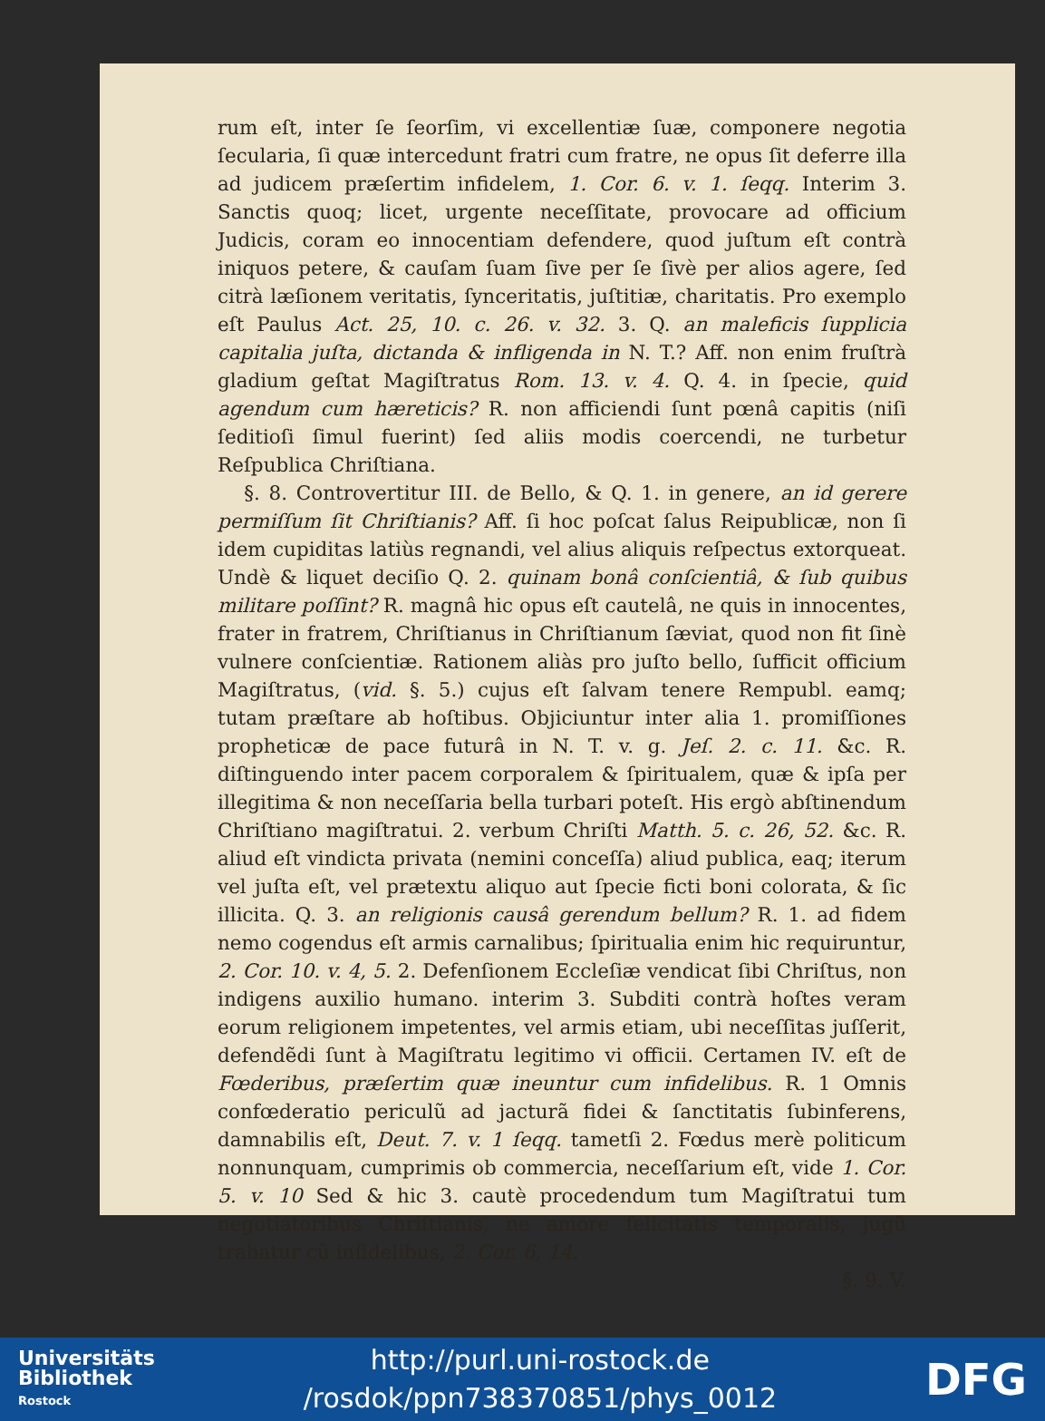rum eſt, inter ſe ſeorſim, vi excellentiæ ſuæ, componere negotia ſecularia, ſi quæ intercedunt fratri cum fratre, ne opus ſit deferre illa ad judicem præſertim infidelem, 1. Cor. 6. v. 1. ſeqq. Interim 3. Sanctis quoq; licet, urgente neceſſitate, provocare ad officium Judicis, coram eo innocentiam defendere, quod juſtum eſt contrà iniquos petere, & cauſam ſuam ſive per ſe ſivè per alios agere, ſed citrà læſionem veritatis, ſynceritatis, juſtitiæ, charitatis. Pro exemplo eſt Paulus Act. 25, 10. c. 26. v. 32. 3. Q. an maleficis ſupplicia capitalia juſta, dictanda & infligenda in N. T.? Aff. non enim fruſtrà gladium geſtat Magiſtratus Rom. 13. v. 4. Q. 4. in ſpecie, quid agendum cum hæreticis? R. non afficiendi ſunt pœnâ capitis (niſi ſeditioſi ſimul fuerint) ſed aliis modis coercendi, ne turbetur Reſpublica Chriſtiana.
§. 8. Controvertitur III. de Bello, & Q. 1. in genere, an id gerere permiſſum ſit Chriſtianis? Aff. ſi hoc poſcat ſalus Reipublicæ, non ſi idem cupiditas latiùs regnandi, vel alius aliquis reſpectus extorqueat. Undè & liquet deciſio Q. 2. quinam bonâ conſcientiâ, & ſub quibus militare poſſint? R. magnâ hic opus eſt cautelâ, ne quis in innocentes, frater in fratrem, Chriſtianus in Chriſtianum ſæviat, quod non fit ſinè vulnere conſcientiæ. Rationem aliàs pro juſto bello, ſufficit officium Magiſtratus, (vid. §. 5.) cujus eſt ſalvam tenere Rempubl. eamq; tutam præſtare ab hoſtibus. Objiciuntur inter alia 1. promiſſiones propheticæ de pace futurâ in N. T. v. g. Jeſ. 2. c. 11. &c. R. diſtinguendo inter pacem corporalem & ſpiritualem, quæ & ipſa per illegitima & non neceſſaria bella turbari poteſt. His ergò abſtinendum Chriſtiano magiſtratui. 2. verbum Chriſti Matth. 5. c. 26, 52. &c. R. aliud eſt vindicta privata (nemini conceſſa) aliud publica, eaq; iterum vel juſta eſt, vel prætextu aliquo aut ſpecie ficti boni colorata, & ſic illicita. Q. 3. an religionis causâ gerendum bellum? R. 1. ad fidem nemo cogendus eſt armis carnalibus; ſpiritualia enim hic requiruntur, 2. Cor. 10. v. 4, 5. 2. Defenſionem Eccleſiæ vendicat ſibi Chriſtus, non indigens auxilio humano. interim 3. Subditi contrà hoſtes veram eorum religionem impetentes, vel armis etiam, ubi neceſſitas juſſerit, defendẽdi ſunt à Magiſtratu legitimo vi officii. Certamen IV. eſt de Fœderibus, præſertim quæ ineuntur cum infidelibus. R. 1 Omnis confœderatio periculũ ad jacturã fidei & ſanctitatis ſubinferens, damnabilis eſt, Deut. 7. v. 1 ſeqq. tametſi 2. Fœdus merè politicum nonnunquam, cumprimis ob commercia, neceſſarium eſt, vide 1. Cor. 5. v. 10 Sed & hic 3. cautè procedendum tum Magiſtratui tum negotiatoribus Chriſtianis, ne amore felicitatis temporalis, jugũ trahatur cũ infidelibus, 2. Cor. 6, 14.
§. 9. V.
Universitäts
Bibliothek
Rostock
http://purl.uni-rostock.de
/rosdok/ppn738370851/phys_0012
DFG